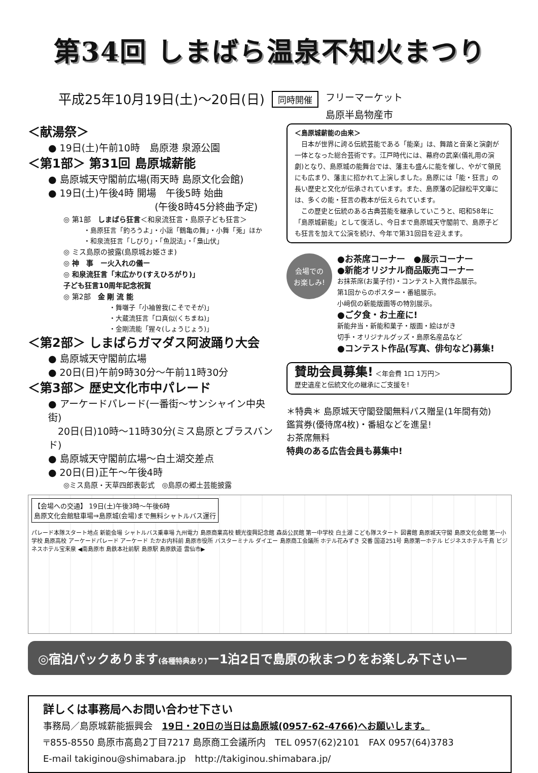第34回 しまばら温泉不知火まつり
平成25年10月19日(土)～20日(日) 同時開催 フリーマーケット
島原半島物産市
＜献湯祭＞
● 19日(土)午前10時　島原港 泉源公園
＜第1部＞ 第31回 島原城薪能
● 島原城天守閣前広場(雨天時 島原文化会館)
● 19日(土)午後4時 開場　午後5時 始曲
(午後8時45分終曲予定)
◎ 第1部　しまばら狂言＜和泉流狂言・島原子ども狂言＞
・島原狂言「釣ろうよ」・小謡「鶴亀の舞」・小舞「兎」ほか
・和泉流狂言「しびり」・「魚説法」・「梟山伏」
◎ ミス島原の披露(島原城お姫さま)
◎ 神　事　ー火入れの儀ー
◎ 和泉流狂言「末広かり(すえひろがり)」
子ども狂言10周年記念祝賀
◎ 第2部　金 剛 流 能
・舞囃子「小袖曽我(こそでそが)」
・大蔵流狂言「口真似(くちまね)」
・金剛流能「猩々(しょうじょう)」
＜第2部＞ しまばらガマダス阿波踊り大会
● 島原城天守閣前広場
● 20日(日)午前9時30分～午前11時30分
＜第3部＞ 歴史文化市中パレード
● アーケードパレード(一番街～サンシャイン中央街)
　20日(日)10時～11時30分(ミス島原とブラスバンド)
● 島原城天守閣前広場～白土湖交差点
● 20日(日)正午～午後4時
◎ミス島原・天草四郎表彰式　◎島原の郷土芸能披露
＜島原城薪能の由来＞
　日本が世界に誇る伝統芸能である「能楽」は、舞踏と音楽と演劇が一体となった総合芸術です。江戸時代には、幕府の武楽(儀礼用の演劇)となり、島原城の能舞台では、藩主も盛んに能を催し、やがて領民にも広まり、藩主に招かれて上演しました。島原には「能・狂言」の長い歴史と文化が伝承されています。また、島原藩の記録松平文庫には、多くの能・狂言の教本が伝えられています。
　この歴史と伝統のある古典芸能を継承していこうと、昭和58年に「島原城薪能」として復活し、今日まで島原城天守閣前で、島原子ども狂言を加えて公演を続け、今年で第31回目を迎えます。
会場での
お楽しみ!
●お茶席コーナー　●展示コーナー
●新能オリジナル商品販売コーナー
お抹茶席(お菓子付)・コンテスト入賞作品展示。
第1回からのポスター・番組展示。
小﨑侃の新能版画等の特別展示。
●ご夕食・お土産に!
新能弁当・新能和菓子・版画・絵はがき
切手・オリジナルグッズ・島原名産品など
●コンテスト作品(写真、俳句など)募集!
賛助会員募集! ＜年会費 1口 1万円＞
歴史遺産と伝統文化の継承にご支援を!
＊特典＊ 島原城天守閣登閣無料パス贈呈(1年間有効)
鑑賞券(優待席4枚)・番組などを進呈!
お茶席無料
特典のある広告会員も募集中!
【会場への交通】 19日(土)午後3時～午後6時
島原文化会館駐車場⇒島原城(会場)まで無料シャトルバス運行
パレード本隊スタート地点 新能会場 シャトルバス乗車場 九州電力 島原商業高校 観光復興記念館 森岳公民館 第一中学校 白土湖 こども隊スタート 図書館 島原城天守閣 島原文化会館 第一小学校 島原高校 アーケードパレード アーケード たかお内科前 島原市役所 バスターミナル ダイエー 島原商工会議所 ホテル花みずき 交番 国道251号 島原第一ホテル ビジネスホテル千鳥 ビジネスホテル宝来泉 ◀南島原市 島鉄本社前駅 島原駅 島原鉄道 雲仙市▶
◎宿泊パックあります(各種特典あり) ー1泊2日で島原の秋まつりをお楽しみ下さいー
詳しくは事務局へお問い合わせ下さい
事務局／島原城薪能振興会　19日・20日の当日は島原城(0957-62-4766)へお願いします。
〒855-8550 島原市高島2丁目7217 島原商工会議所内　TEL 0957(62)2101　FAX 0957(64)3783
E-mail takiginou@shimabara.jp　http://takiginou.shimabara.jp/